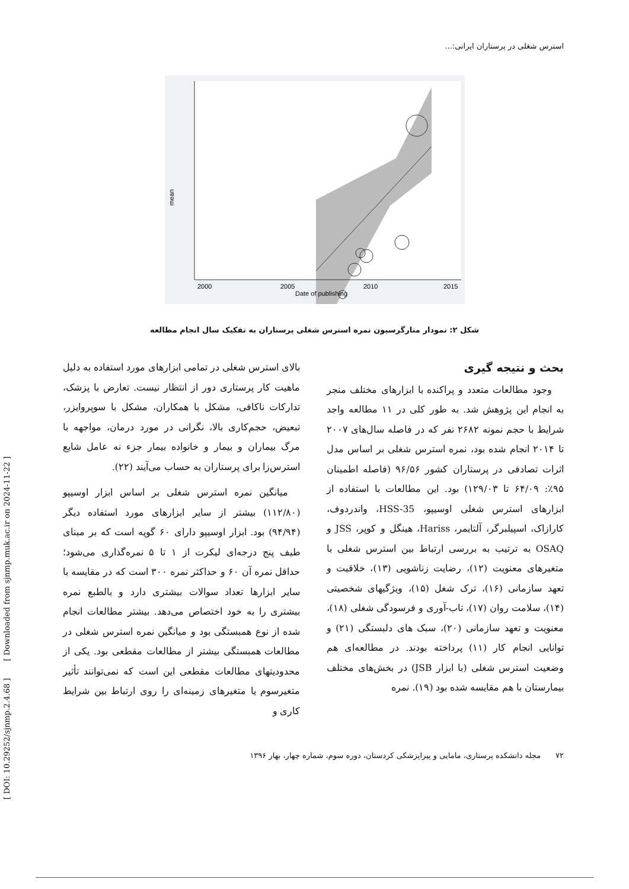[ DOI: 10.29252/sjnmp.2.4.68 ] [ Downloaded from sjnmp.muk.ac.ir on 2024-11-22 ]
استرس شغلی در پرستاران ایرانی:...
mean
2000
2005
2010
2015
Date of publishing
شکل ۲: نمودار متارگرسیون نمره استرس شغلی پرستاران به تفکیک سال انجام مطالعه
بحث و نتیجه گیری
وجود مطالعات متعدد و پراکنده با ابزارهای مختلف منجر به انجام این پژوهش شد. به طور کلی در ۱۱ مطالعه واجد شرایط با حجم نمونه ۲۶۸۲ نفر که در فاصله سال‌های ۲۰۰۷ تا ۲۰۱۴ انجام شده بود، نمره استرس شغلی بر اساس مدل اثرات تصادفی در پرستاران کشور ۹۶/۵۶ (فاصله اطمینان ۹۵٪: ۶۴/۰۹ تا ۱۲۹/۰۳) بود. این مطالعات با استفاده از ابزارهای استرس شغلی اوسیپو، HSS-35، واندردوف، کارازاک، اسپیلبرگر، آلتایمر، Hariss، هینگل و کوپر، JSS و OSAQ به ترتیب به بررسی ارتباط بین استرس شغلی با متغیرهای معنویت (۱۲)، رضایت زناشویی (۱۳)، خلاقیت و تعهد سازمانی (۱۶)، ترک شغل (۱۵)، ویژگیهای شخصیتی (۱۴)، سلامت روان (۱۷)، تاب-آوری و فرسودگی شغلی (۱۸)، معنویت و تعهد سازمانی (۲۰)، سبک های دلبستگی (۲۱) و توانایی انجام کار (۱۱) پرداخته بودند. در مطالعه‌ای هم وضعیت استرس شغلی (با ابزار JSB) در بخش‌های مختلف بیمارستان با هم مقایسه شده بود (۱۹). نمره
بالای استرس شغلی در تمامی ابزارهای مورد استفاده به دلیل ماهیت کار پرستاری دور از انتظار نیست. تعارض با پزشک، تدارکات ناکافی، مشکل با همکاران، مشکل با سوپروایزر، تبعیض، حجم‌کاری بالا، نگرانی در مورد درمان، مواجهه با مرگ بیماران و بیمار و خانواده بیمار جزء نه عامل شایع استرس‌زا برای پرستاران به حساب می‌آیند (۲۲).
میانگین نمره استرس شغلی بر اساس ابزار اوسیپو (۱۱۲/۸۰) بیشتر از سایر ابزارهای مورد استفاده دیگر (۹۴/۹۴) بود. ابزار اوسیپو دارای ۶۰ گویه است که بر مبنای طیف پنج درجه‌ای لیکرت از ۱ تا ۵ نمره‌گذاری می‌شود؛ حداقل نمره آن ۶۰ و حداکثر نمره ۳۰۰ است که در مقایسه با سایر ابزارها تعداد سوالات بیشتری دارد و بالطبع نمره بیشتری را به خود اختصاص می‌دهد. بیشتر مطالعات انجام شده از نوع همبستگی بود و میانگین نمره استرس شغلی در مطالعات همبستگی بیشتر از مطالعات مقطعی بود. یکی از محدودیتهای مطالعات مقطعی این است که نمی‌توانند تأثیر متغیرسوم یا متغیرهای زمینه‌ای را روی ارتباط بین شرایط کاری و
۷۲ مجله دانشکده پرستاری، مامایی و پیراپزشکی کردستان، دوره سوم، شماره چهار، بهار ۱۳۹۶